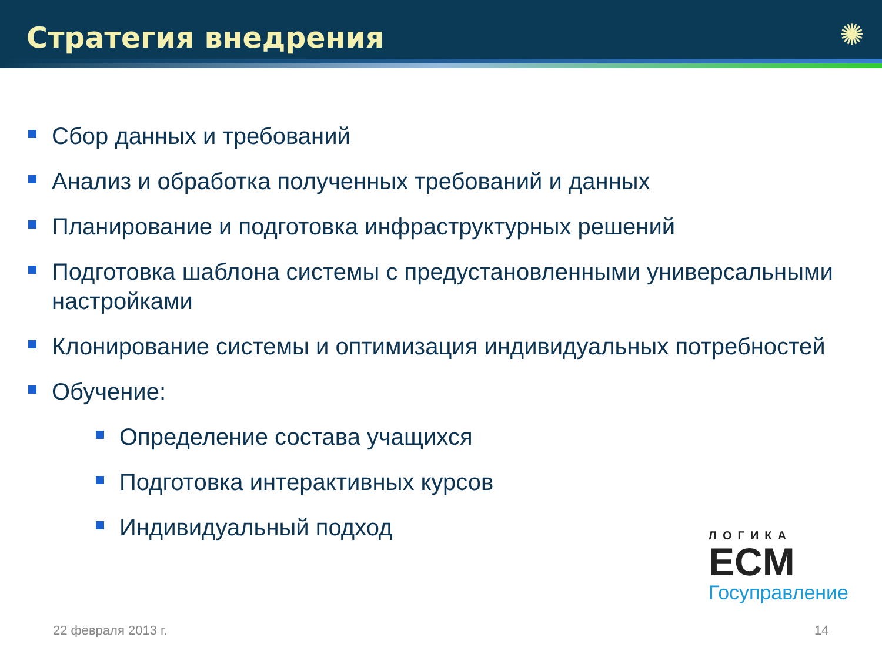Стратегия внедрения
✺
Сбор данных и требований
Анализ и обработка полученных требований и данных
Планирование и подготовка инфраструктурных решений
Подготовка шаблона системы с предустановленными универсальными настройками
Клонирование системы и оптимизация индивидуальных потребностей
Обучение:
Определение состава учащихся
Подготовка интерактивных курсов
Индивидуальный подход
ЛОГИКА
ECM
Госуправление
22 февраля 2013 г. 14